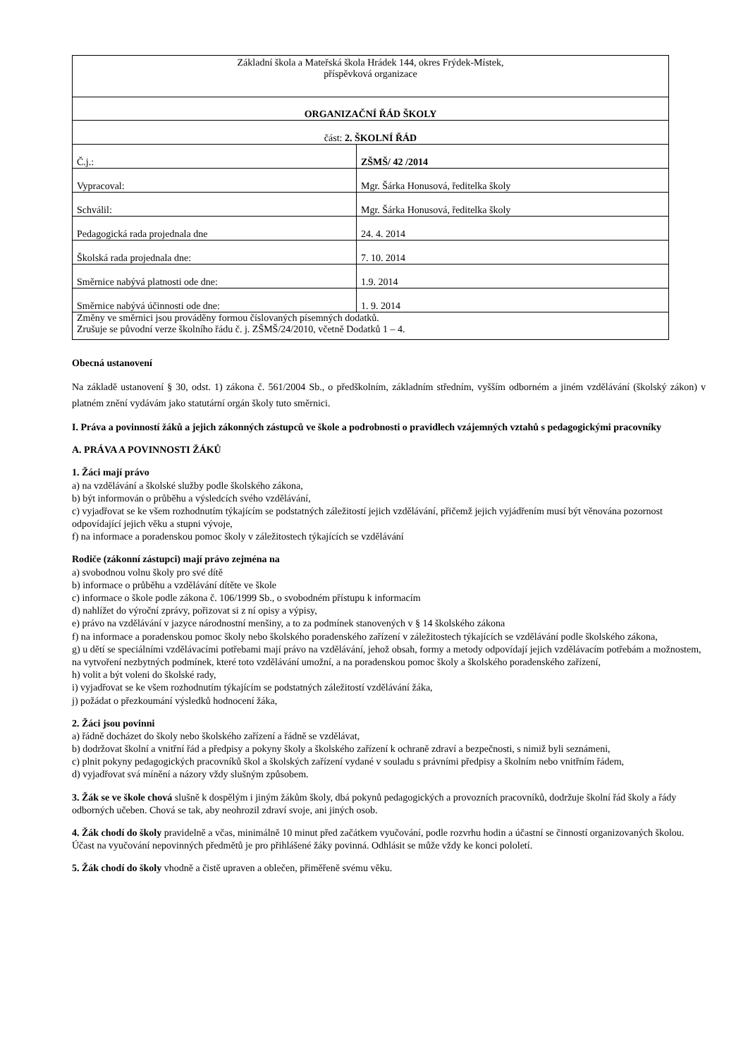| Základní škola a Mateřská škola Hrádek 144, okres Frýdek-Místek, příspěvková organizace |
| ORGANIZAČNÍ ŘÁD ŠKOLY |
| část: 2. ŠKOLNÍ ŘÁD |
| Č.j.: | ZŠMŠ/ 42 /2014 |
| Vypracoval: | Mgr. Šárka Honusová, ředitelka školy |
| Schválil: | Mgr. Šárka Honusová, ředitelka školy |
| Pedagogická rada projednala dne | 24. 4. 2014 |
| Školská rada projednala dne: | 7. 10. 2014 |
| Směrnice nabývá platnosti ode dne: | 1.9. 2014 |
| Směrnice nabývá účinnosti ode dne: | 1. 9. 2014 |
| Změny ve směrnici jsou prováděny formou číslovaných písemných dodatků. Zrušuje se původní verze školního řádu č. j. ZŠMŠ/24/2010, včetně Dodatků 1 – 4. | |
Obecná ustanovení
Na základě ustanovení § 30, odst. 1) zákona č. 561/2004 Sb., o předškolním, základním středním, vyšším odborném a jiném vzdělávání (školský zákon) v platném znění vydávám jako statutární orgán školy tuto směrnici.
I. Práva a povinností žáků a jejich zákonných zástupců ve škole a podrobnosti o pravidlech vzájemných vztahů s pedagogickými pracovníky
A. PRÁVA A POVINNOSTI ŽÁKŮ
1. Žáci mají právo
a) na vzdělávání a školské služby podle školského zákona,
b) být informován o průběhu a výsledcích svého vzdělávání,
c) vyjadřovat se ke všem rozhodnutím týkajícím se podstatných záležitostí jejich vzdělávání, přičemž jejich vyjádřením musí být věnována pozornost odpovídající jejich věku a stupni vývoje,
f) na informace a poradenskou pomoc školy v záležitostech týkajících se vzdělávání
Rodiče (zákonní zástupci) mají právo zejména na
a) svobodnou volnu školy pro své dítě
b) informace o průběhu a vzdělávání dítěte ve škole
c) informace o škole podle zákona č. 106/1999 Sb., o svobodném přístupu k informacím
d) nahlížet do výroční zprávy, pořizovat si z ní opisy a výpisy,
e) právo na vzdělávání v jazyce národnostní menšiny, a to za podmínek stanovených v § 14 školského zákona
f) na informace a poradenskou pomoc školy nebo školského poradenského zařízení v záležitostech týkajících se vzdělávání podle školského zákona,
g) u dětí se speciálními vzdělávacími potřebami mají právo na vzdělávání, jehož obsah, formy a metody odpovídají jejich vzdělávacím potřebám a možnostem, na vytvoření nezbytných podmínek, které toto vzdělávání umožní, a na poradenskou pomoc školy a školského poradenského zařízení,
h) volit a být voleni do školské rady,
i) vyjadřovat se ke všem rozhodnutím týkajícím se podstatných záležitostí vzdělávání žáka,
j) požádat o přezkoumání výsledků hodnocení žáka,
2. Žáci jsou povinni
a) řádně docházet do školy nebo školského zařízení a řádně se vzdělávat,
b) dodržovat školní a vnitřní řád a předpisy a pokyny školy a školského zařízení k ochraně zdraví a bezpečnosti, s nimiž byli seznámeni,
c) plnit pokyny pedagogických pracovníků škol a školských zařízení vydané v souladu s právními předpisy a školním nebo vnitřním řádem,
d) vyjadřovat svá mínění a názory vždy slušným způsobem.
3. Žák se ve škole chová slušně k dospělým i jiným žákům školy, dbá pokynů pedagogických a provozních pracovníků, dodržuje školní řád školy a řády odborných učeben. Chová se tak, aby neohrozil zdraví svoje, ani jiných osob.
4. Žák chodí do školy pravidelně a včas, minimálně 10 minut před začátkem vyučování, podle rozvrhu hodin a účastní se činností organizovaných školou. Účast na vyučování nepovinných předmětů je pro přihlášené žáky povinná. Odhlásit se může vždy ke konci pololetí.
5. Žák chodí do školy vhodně a čistě upraven a oblečen, přiměřeně svému věku.